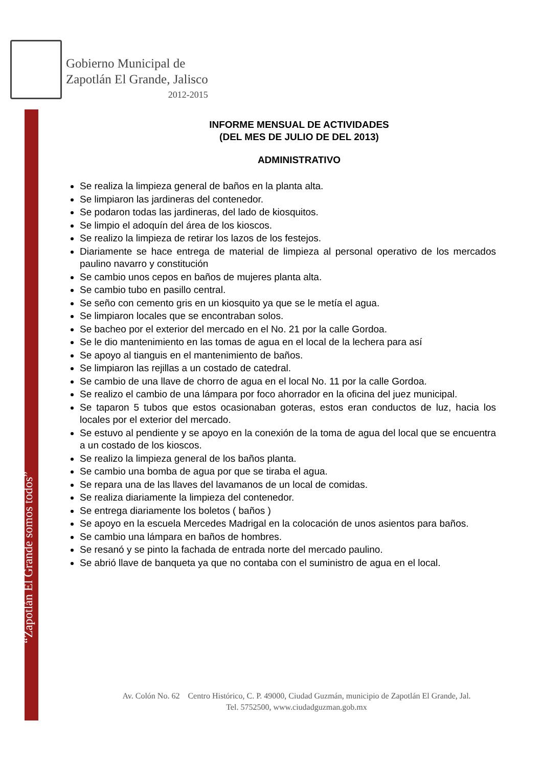Gobierno Municipal de
Zapotlán El Grande, Jalisco
2012-2015
INFORME MENSUAL DE ACTIVIDADES
(DEL MES DE JULIO DE DEL 2013)
ADMINISTRATIVO
Se realiza la limpieza general de baños en la planta alta.
Se limpiaron las jardineras del contenedor.
Se podaron todas las jardineras, del lado de kiosquitos.
Se limpio el adoquín del área de los kioscos.
Se realizo la limpieza de retirar los lazos de los festejos.
Diariamente se hace entrega de material de limpieza al personal operativo de los mercados paulino navarro y constitución
Se cambio unos cepos en baños de mujeres planta alta.
Se cambio tubo en pasillo central.
Se seño con cemento gris en un kiosquito ya que se le metía el agua.
Se limpiaron locales que se encontraban solos.
Se bacheo por el exterior del mercado en el No. 21 por la calle Gordoa.
Se le dio mantenimiento en las tomas de agua en el local de la lechera para así
Se apoyo al tianguis en el mantenimiento de baños.
Se limpiaron las rejillas a un costado de catedral.
Se cambio de una llave de chorro de agua en el local No. 11 por la calle Gordoa.
Se realizo el cambio de una lámpara por foco ahorrador en la oficina del juez municipal.
Se taparon 5 tubos que estos ocasionaban goteras, estos eran conductos de luz, hacia los locales por el exterior del mercado.
Se estuvo al pendiente y se apoyo en la conexión de la toma de agua del local que se encuentra a un costado de los kioscos.
Se realizo la limpieza general de los baños planta.
Se cambio una bomba de agua por que se tiraba el agua.
Se repara una de las llaves del lavamanos de un local de comidas.
Se realiza diariamente la limpieza del contenedor.
Se entrega diariamente los boletos ( baños )
Se apoyo en la escuela Mercedes Madrigal en la colocación de unos asientos para baños.
Se cambio una lámpara en baños de hombres.
Se resanó y se pinto la fachada de entrada norte del mercado paulino.
Se abrió llave de banqueta ya que no contaba con el suministro de agua en el local.
Av. Colón No. 62 Centro Histórico, C. P. 49000, Ciudad Guzmán, municipio de Zapotlán El Grande, Jal.
Tel. 5752500, www.ciudadguzman.gob.mx
“Zapotlán El Grande somos todos”